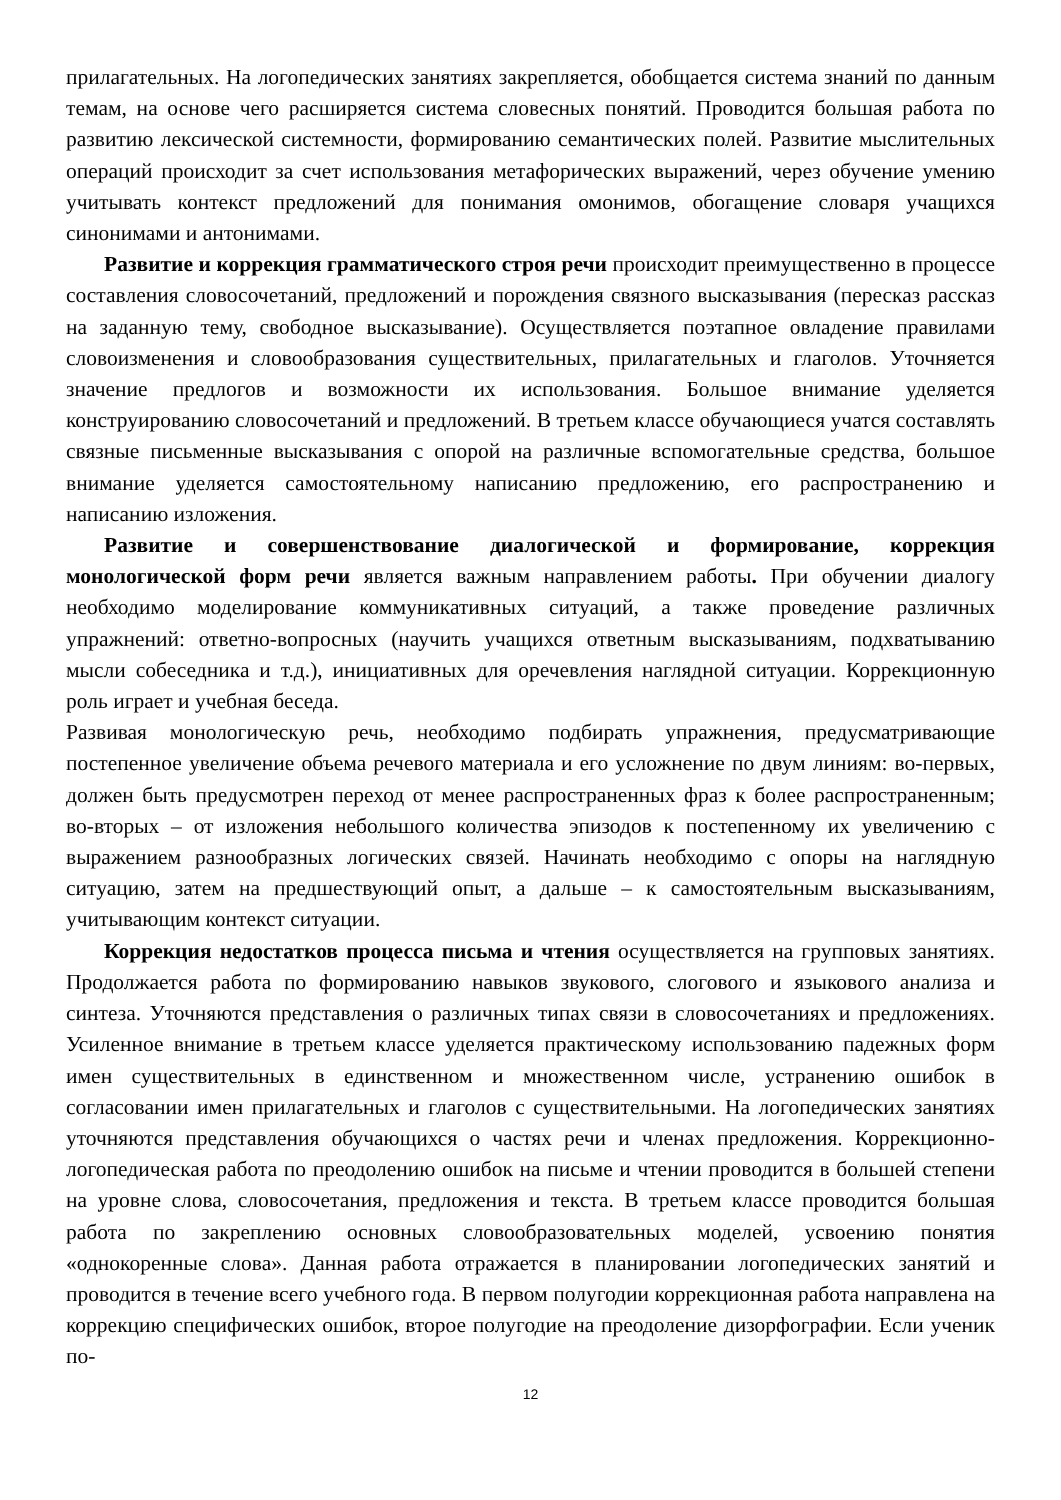прилагательных. На логопедических занятиях закрепляется, обобщается система знаний по данным темам, на основе чего расширяется система словесных понятий. Проводится большая работа по развитию лексической системности, формированию семантических полей. Развитие мыслительных операций происходит за счет использования метафорических выражений, через обучение умению учитывать контекст предложений для понимания омонимов, обогащение словаря учащихся синонимами и антонимами.
Развитие и коррекция грамматического строя речи происходит преимущественно в процессе составления словосочетаний, предложений и порождения связного высказывания (пересказ рассказ на заданную тему, свободное высказывание). Осуществляется поэтапное овладение правилами словоизменения и словообразования существительных, прилагательных и глаголов. Уточняется значение предлогов и возможности их использования. Большое внимание уделяется конструированию словосочетаний и предложений. В третьем классе обучающиеся учатся составлять связные письменные высказывания с опорой на различные вспомогательные средства, большое внимание уделяется самостоятельному написанию предложению, его распространению и написанию изложения.
Развитие и совершенствование диалогической и формирование, коррекция монологической форм речи является важным направлением работы. При обучении диалогу необходимо моделирование коммуникативных ситуаций, а также проведение различных упражнений: ответно-вопросных (научить учащихся ответным высказываниям, подхватыванию мысли собеседника и т.д.), инициативных для оречевления наглядной ситуации. Коррекционную роль играет и учебная беседа.
Развивая монологическую речь, необходимо подбирать упражнения, предусматривающие постепенное увеличение объема речевого материала и его усложнение по двум линиям: во-первых, должен быть предусмотрен переход от менее распространенных фраз к более распространенным; во-вторых – от изложения небольшого количества эпизодов к постепенному их увеличению с выражением разнообразных логических связей. Начинать необходимо с опоры на наглядную ситуацию, затем на предшествующий опыт, а дальше – к самостоятельным высказываниям, учитывающим контекст ситуации.
Коррекция недостатков процесса письма и чтения осуществляется на групповых занятиях. Продолжается работа по формированию навыков звукового, слогового и языкового анализа и синтеза. Уточняются представления о различных типах связи в словосочетаниях и предложениях. Усиленное внимание в третьем классе уделяется практическому использованию падежных форм имен существительных в единственном и множественном числе, устранению ошибок в согласовании имен прилагательных и глаголов с существительными. На логопедических занятиях уточняются представления обучающихся о частях речи и членах предложения. Коррекционно-логопедическая работа по преодолению ошибок на письме и чтении проводится в большей степени на уровне слова, словосочетания, предложения и текста. В третьем классе проводится большая работа по закреплению основных словообразовательных моделей, усвоению понятия «однокоренные слова». Данная работа отражается в планировании логопедических занятий и проводится в течение всего учебного года. В первом полугодии коррекционная работа направлена на коррекцию специфических ошибок, второе полугодие на преодоление дизорфографии. Если ученик по-
12